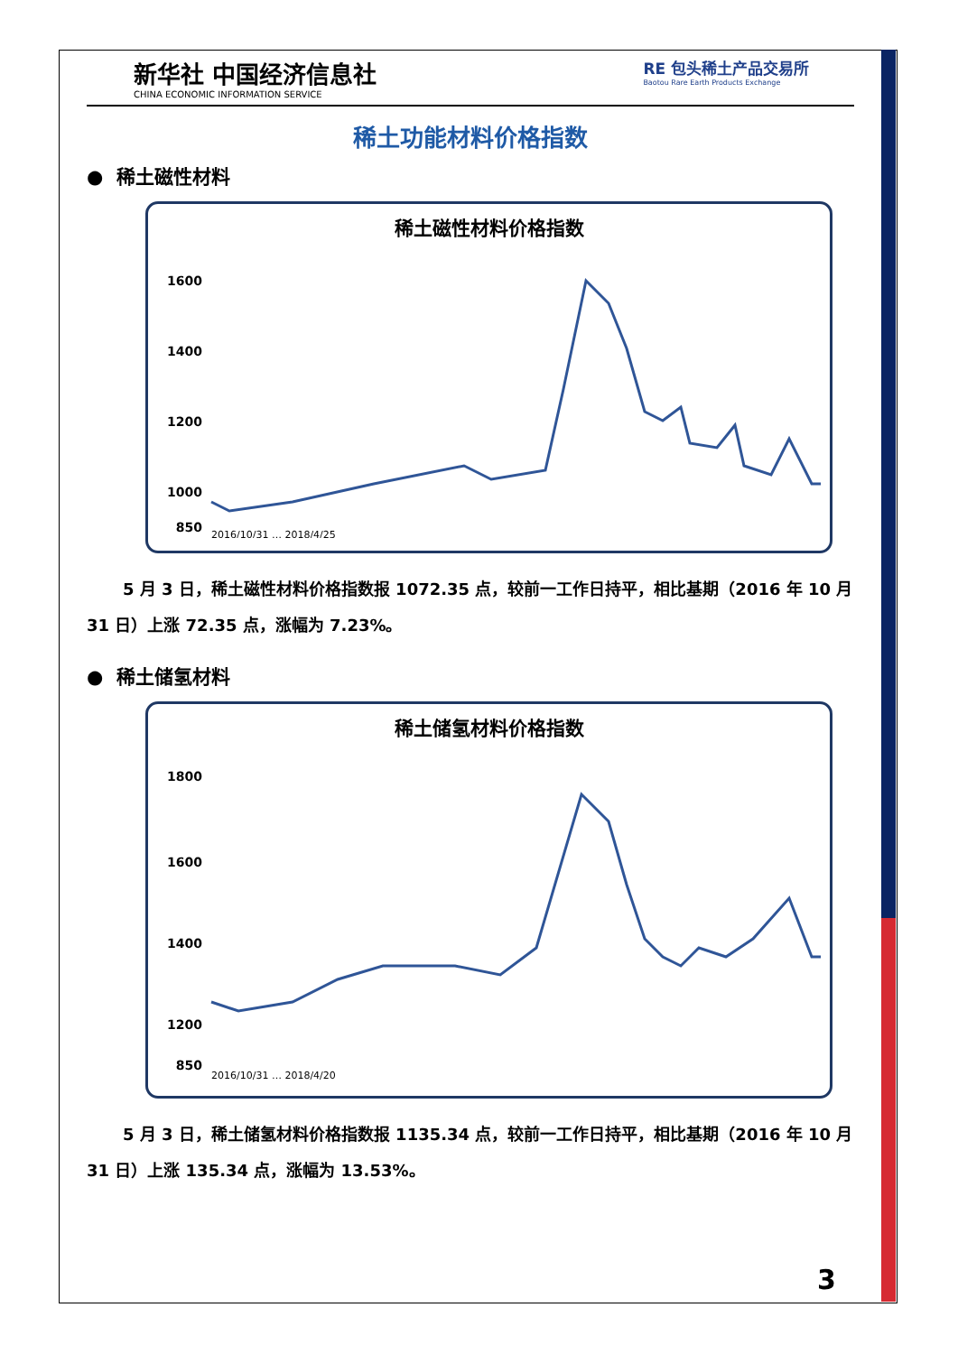新华社 中国经济信息社
CHINA ECONOMIC INFORMATION SERVICE
RE 包头稀土产品交易所
Baotou Rare Earth Products Exchange
稀土功能材料价格指数
● 稀土磁性材料
稀土磁性材料价格指数
1600
1400
1200
1000
850
2016/10/31 … 2018/4/25
5 月 3 日，稀土磁性材料价格指数报 1072.35 点，较前一工作日持平，相比基期（2016 年 10 月 31 日）上涨 72.35 点，涨幅为 7.23%。
● 稀土储氢材料
稀土储氢材料价格指数
1800
1600
1400
1200
850
2016/10/31 … 2018/4/20
5 月 3 日，稀土储氢材料价格指数报 1135.34 点，较前一工作日持平，相比基期（2016 年 10 月 31 日）上涨 135.34 点，涨幅为 13.53%。
3